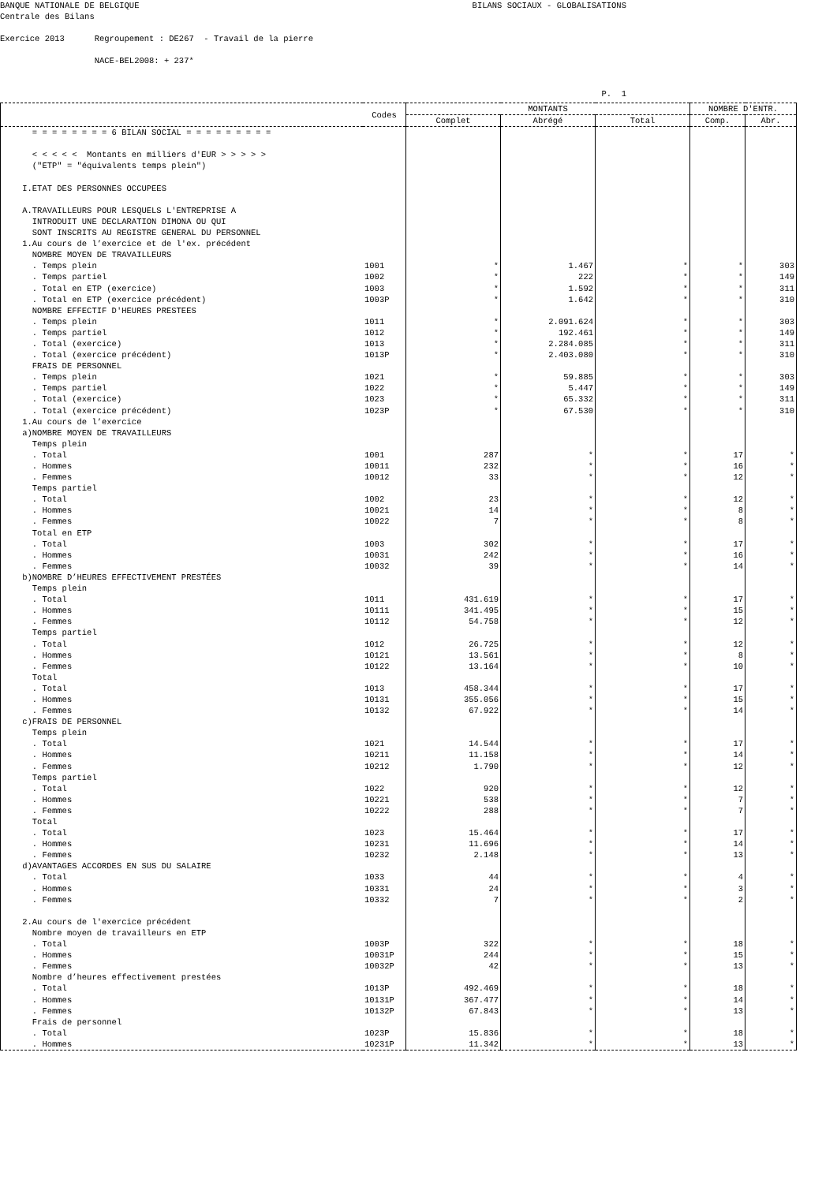BANQUE NATIONALE DE BELGIQUE BILANS SOCIAUX - GLOBALISATIONS Centrale des Bilans Exercice 2013 Regroupement : DE267 - Travail de la pierre NACE-BEL2008: + 237* P. 1
| | Codes | MONTANTS | | | NOMBRE D'ENTR. | |
| --- | --- | --- | --- | --- | --- | --- |
| | | Complet | Abrégé | Total | Comp. | Abr. |
| = = = = = = = = 6 BILAN SOCIAL = = = = = = = = = | | | | | | |
| < < < < < Montants en milliers d'EUR > > > > > | | | | | | |
| ("ETP" = "équivalents temps plein") | | | | | | |
| I.ETAT DES PERSONNES OCCUPEES | | | | | | |
| A.TRAVAILLEURS POUR LESQUELS L'ENTREPRISE A | | | | | | |
| INTRODUIT UNE DECLARATION DIMONA OU QUI | | | | | | |
| SONT INSCRITS AU REGISTRE GENERAL DU PERSONNEL | | | | | | |
| 1.Au cours de l’exercice et de l'ex. précédent | | | | | | |
| NOMBRE MOYEN DE TRAVAILLEURS | | | | | | |
| . Temps plein | 1001 | * | 1.467 | * | * | 303 |
| . Temps partiel | 1002 | * | 222 | * | * | 149 |
| . Total en ETP (exercice) | 1003 | * | 1.592 | * | * | 311 |
| . Total en ETP (exercice précédent) | 1003P | * | 1.642 | * | * | 310 |
| NOMBRE EFFECTIF D'HEURES PRESTEES | | | | | | |
| . Temps plein | 1011 | * | 2.091.624 | * | * | 303 |
| . Temps partiel | 1012 | * | 192.461 | * | * | 149 |
| . Total (exercice) | 1013 | * | 2.284.085 | * | * | 311 |
| . Total (exercice précédent) | 1013P | * | 2.403.080 | * | * | 310 |
| FRAIS DE PERSONNEL | | | | | | |
| . Temps plein | 1021 | * | 59.885 | * | * | 303 |
| . Temps partiel | 1022 | * | 5.447 | * | * | 149 |
| . Total (exercice) | 1023 | * | 65.332 | * | * | 311 |
| . Total (exercice précédent) | 1023P | * | 67.530 | * | * | 310 |
| 1.Au cours de l’exercice | | | | | | |
| a)NOMBRE MOYEN DE TRAVAILLEURS | | | | | | |
| Temps plein | | | | | | |
| . Total | 1001 | 287 | * | * | 17 | * |
| . Hommes | 10011 | 232 | * | * | 16 | * |
| . Femmes | 10012 | 33 | * | * | 12 | * |
| Temps partiel | | | | | | |
| . Total | 1002 | 23 | * | * | 12 | * |
| . Hommes | 10021 | 14 | * | * | 8 | * |
| . Femmes | 10022 | 7 | * | * | 8 | * |
| Total en ETP | | | | | | |
| . Total | 1003 | 302 | * | * | 17 | * |
| . Hommes | 10031 | 242 | * | * | 16 | * |
| . Femmes | 10032 | 39 | * | * | 14 | * |
| b)NOMBRE D’HEURES EFFECTIVEMENT PRESTÉES | | | | | | |
| Temps plein | | | | | | |
| . Total | 1011 | 431.619 | * | * | 17 | * |
| . Hommes | 10111 | 341.495 | * | * | 15 | * |
| . Femmes | 10112 | 54.758 | * | * | 12 | * |
| Temps partiel | | | | | | |
| . Total | 1012 | 26.725 | * | * | 12 | * |
| . Hommes | 10121 | 13.561 | * | * | 8 | * |
| . Femmes | 10122 | 13.164 | * | * | 10 | * |
| Total | | | | | | |
| . Total | 1013 | 458.344 | * | * | 17 | * |
| . Hommes | 10131 | 355.056 | * | * | 15 | * |
| . Femmes | 10132 | 67.922 | * | * | 14 | * |
| c)FRAIS DE PERSONNEL | | | | | | |
| Temps plein | | | | | | |
| . Total | 1021 | 14.544 | * | * | 17 | * |
| . Hommes | 10211 | 11.158 | * | * | 14 | * |
| . Femmes | 10212 | 1.790 | * | * | 12 | * |
| Temps partiel | | | | | | |
| . Total | 1022 | 920 | * | * | 12 | * |
| . Hommes | 10221 | 538 | * | * | 7 | * |
| . Femmes | 10222 | 288 | * | * | 7 | * |
| Total | | | | | | |
| . Total | 1023 | 15.464 | * | * | 17 | * |
| . Hommes | 10231 | 11.696 | * | * | 14 | * |
| . Femmes | 10232 | 2.148 | * | * | 13 | * |
| d)AVANTAGES ACCORDES EN SUS DU SALAIRE | | | | | | |
| . Total | 1033 | 44 | * | * | 4 | * |
| . Hommes | 10331 | 24 | * | * | 3 | * |
| . Femmes | 10332 | 7 | * | * | 2 | * |
| 2.Au cours de l'exercice précédent | | | | | | |
| Nombre moyen de travailleurs en ETP | | | | | | |
| . Total | 1003P | 322 | * | * | 18 | * |
| . Hommes | 10031P | 244 | * | * | 15 | * |
| . Femmes | 10032P | 42 | * | * | 13 | * |
| Nombre d’heures effectivement prestées | | | | | | |
| . Total | 1013P | 492.469 | * | * | 18 | * |
| . Hommes | 10131P | 367.477 | * | * | 14 | * |
| . Femmes | 10132P | 67.843 | * | * | 13 | * |
| Frais de personnel | | | | | | |
| . Total | 1023P | 15.836 | * | * | 18 | * |
| . Hommes | 10231P | 11.342 | * | * | 13 | * |